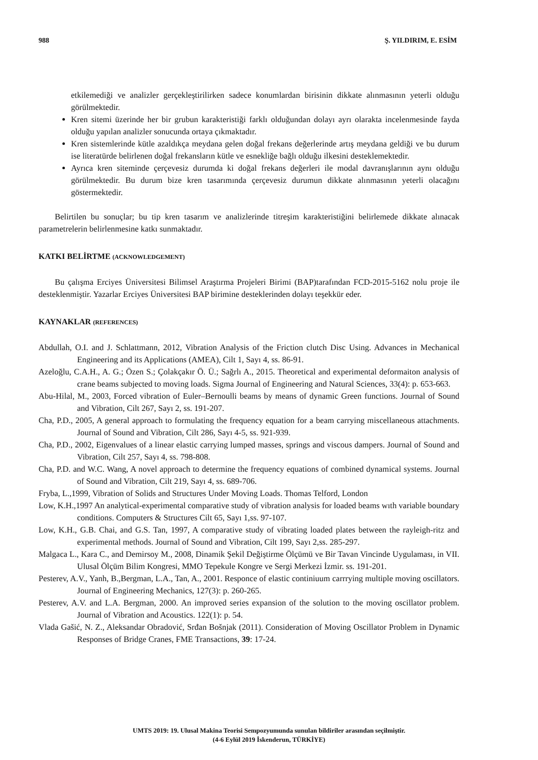988 Ş. YILDIRIM, E. ESİM
etkilemediği ve analizler gerçekleştirilirken sadece konumlardan birisinin dikkate alınmasının yeterli olduğu görülmektedir.
Kren sitemi üzerinde her bir grubun karakteristiği farklı olduğundan dolayı ayrı olarakta incelenmesinde fayda olduğu yapılan analizler sonucunda ortaya çıkmaktadır.
Kren sistemlerinde kütle azaldıkça meydana gelen doğal frekans değerlerinde artış meydana geldiği ve bu durum ise literatürde belirlenen doğal frekansların kütle ve esnekliğe bağlı olduğu ilkesini desteklemektedir.
Ayrıca kren siteminde çerçevesiz durumda ki doğal frekans değerleri ile modal davranışlarının aynı olduğu görülmektedir. Bu durum bize kren tasarımında çerçevesiz durumun dikkate alınmasının yeterli olacağını göstermektedir.
Belirtilen bu sonuçlar; bu tip kren tasarım ve analizlerinde titreşim karakteristiğini belirlemede dikkate alınacak parametrelerin belirlenmesine katkı sunmaktadır.
KATKI BELİRTME (ACKNOWLEDGEMENT)
Bu çalışma Erciyes Üniversitesi Bilimsel Araştırma Projeleri Birimi (BAP)tarafından FCD-2015-5162 nolu proje ile desteklenmiştir. Yazarlar Erciyes Üniversitesi BAP birimine desteklerinden dolayı teşekkür eder.
KAYNAKLAR (REFERENCES)
Abdullah, O.I. and J. Schlattmann, 2012, Vibration Analysis of the Friction clutch Disc Using. Advances in Mechanical Engineering and its Applications (AMEA), Cilt 1, Sayı 4, ss. 86-91.
Azeloğlu, C.A.H., A. G.; Özen S.; Çolakçakır Ö. Ü.; Sağrlı A., 2015. Theoretical and experimental deformaiton analysis of crane beams subjected to moving loads. Sigma Journal of Engineering and Natural Sciences, 33(4): p. 653-663.
Abu-Hilal, M., 2003, Forced vibration of Euler–Bernoulli beams by means of dynamic Green functions. Journal of Sound and Vibration, Cilt 267, Sayı 2, ss. 191-207.
Cha, P.D., 2005, A general approach to formulating the frequency equation for a beam carrying miscellaneous attachments. Journal of Sound and Vibration, Cilt 286, Sayı 4-5, ss. 921-939.
Cha, P.D., 2002, Eigenvalues of a linear elastic carrying lumped masses, springs and viscous dampers. Journal of Sound and Vibration, Cilt 257, Sayı 4, ss. 798-808.
Cha, P.D. and W.C. Wang, A novel approach to determine the frequency equations of combined dynamical systems. Journal of Sound and Vibration, Cilt 219, Sayı 4, ss. 689-706.
Fryba, L.,1999, Vibration of Solids and Structures Under Moving Loads. Thomas Telford, London
Low, K.H.,1997 An analytical-experimental comparative study of vibration analysis for loaded beams wıth variable boundary conditions. Computers & Structures Cilt 65, Sayı 1,ss. 97-107.
Low, K.H., G.B. Chai, and G.S. Tan, 1997, A comparative study of vibrating loaded plates between the rayleigh-ritz and experimental methods. Journal of Sound and Vibration, Cilt 199, Sayı 2,ss. 285-297.
Malgaca L., Kara C., and Demirsoy M., 2008, Dinamik Şekil Değiştirme Ölçümü ve Bir Tavan Vincinde Uygulaması, in VII. Ulusal Ölçüm Bilim Kongresi, MMO Tepekule Kongre ve Sergi Merkezi İzmir. ss. 191-201.
Pesterev, A.V., Yanh, B.,Bergman, L.A., Tan, A., 2001. Responce of elastic continiuum carrrying multiple moving oscillators. Journal of Engineering Mechanics, 127(3): p. 260-265.
Pesterev, A.V. and L.A. Bergman, 2000. An improved series expansion of the solution to the moving oscillator problem. Journal of Vibration and Acoustics. 122(1): p. 54.
Vlada Gašić, N. Z., Aleksandar Obradović, Srđan Bošnjak (2011). Consideration of Moving Oscillator Problem in Dynamic Responses of Bridge Cranes, FME Transactions, 39: 17-24.
UMTS 2019: 19. Ulusal Makina Teorisi Sempozyumunda sunulan bildiriler arasından seçilmiştir.
(4-6 Eylül 2019 İskenderun, TÜRKİYE)